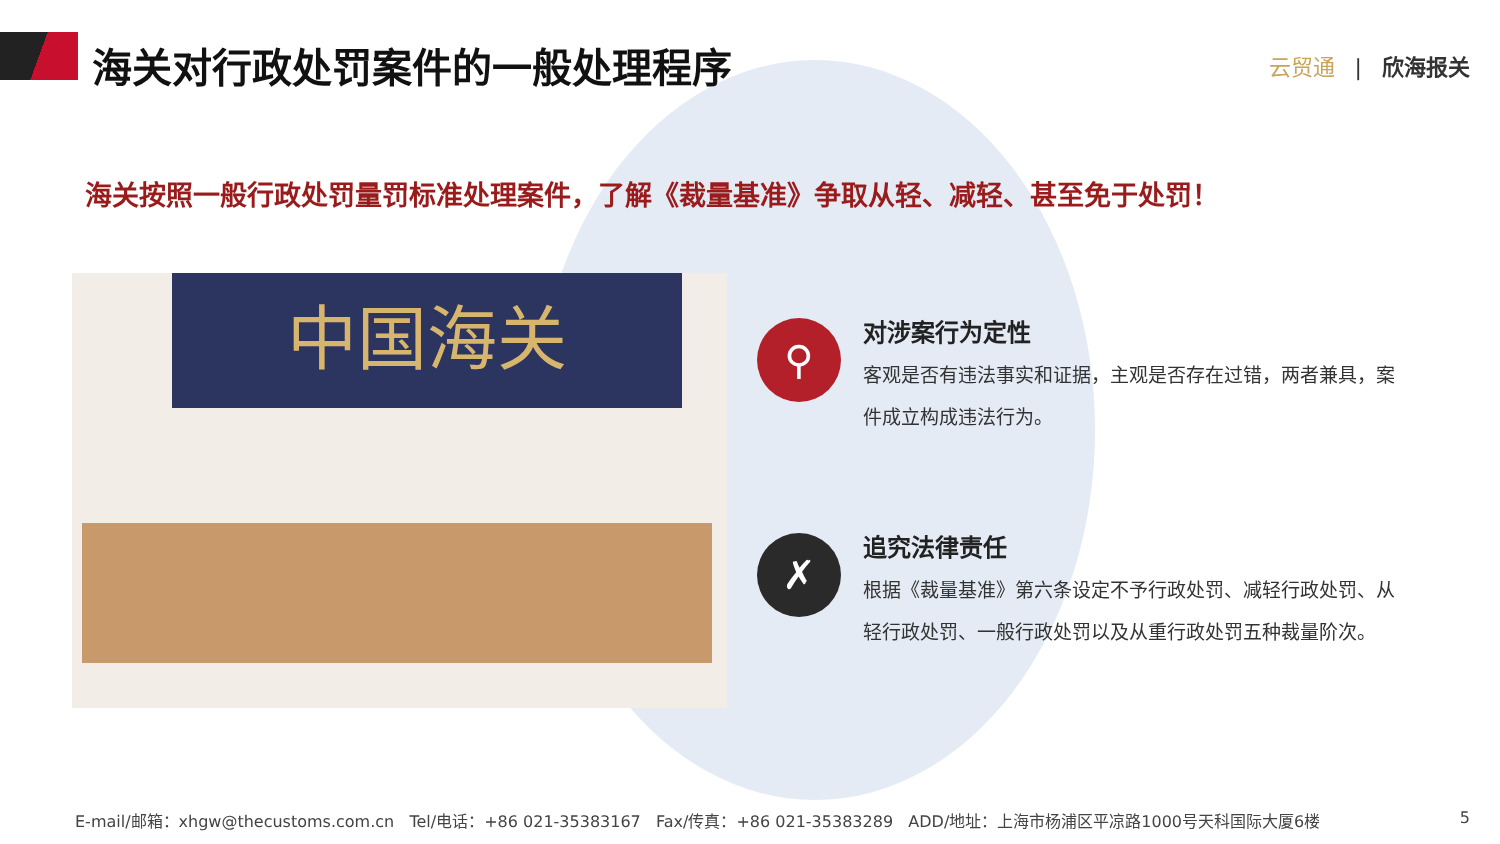海关对行政处罚案件的一般处理程序
云贸通 | 欣海报关
海关按照一般行政处罚量罚标准处理案件，了解《裁量基准》争取从轻、减轻、甚至免于处罚！
中国海关
⚲
对涉案行为定性
客观是否有违法事实和证据，主观是否存在过错，两者兼具，案件成立构成违法行为。
✗
追究法律责任
根据《裁量基准》第六条设定不予行政处罚、减轻行政处罚、从轻行政处罚、一般行政处罚以及从重行政处罚五种裁量阶次。
E-mail/邮箱：xhgw@thecustoms.com.cn Tel/电话：+86 021-35383167 Fax/传真：+86 021-35383289 ADD/地址：上海市杨浦区平凉路1000号天科国际大厦6楼 5